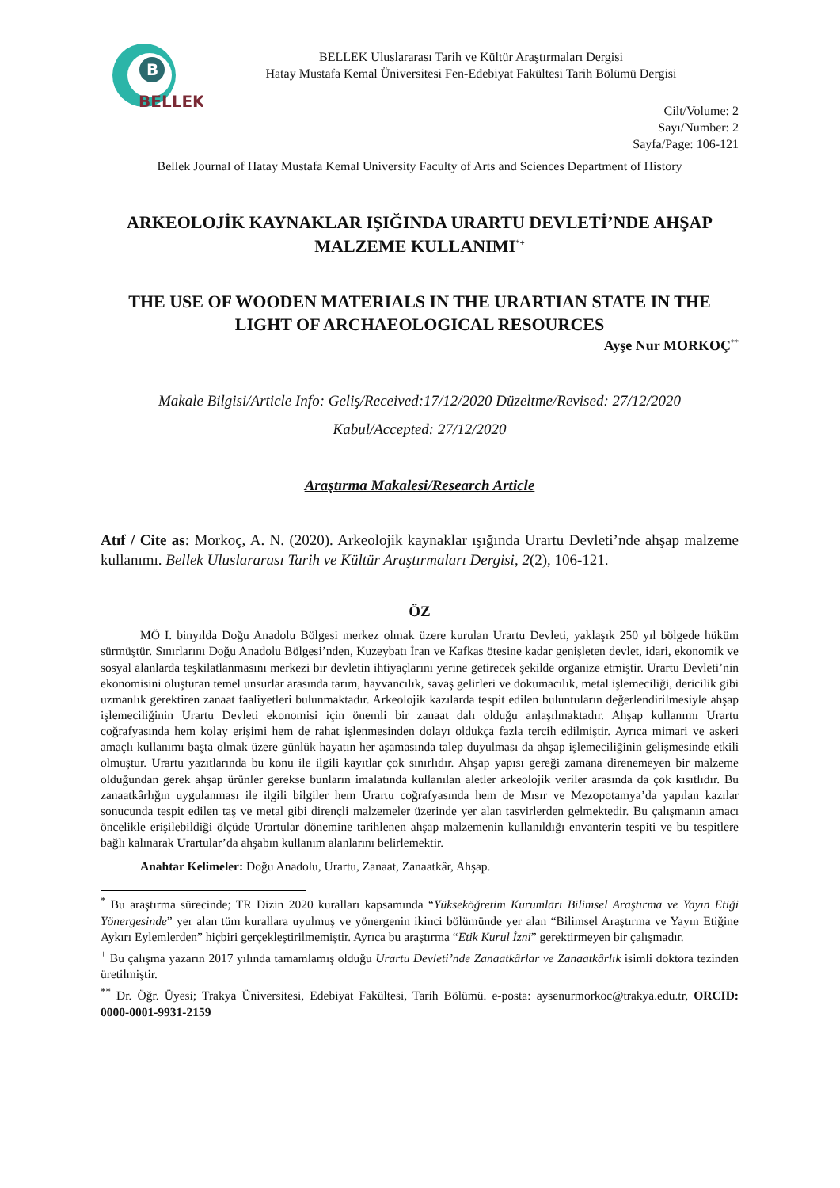B
BELLEK
BELLEK Uluslararası Tarih ve Kültür Araştırmaları Dergisi
Hatay Mustafa Kemal Üniversitesi Fen-Edebiyat Fakültesi Tarih Bölümü Dergisi
Cilt/Volume: 2
Sayı/Number: 2
Sayfa/Page: 106-121
Bellek Journal of Hatay Mustafa Kemal University Faculty of Arts and Sciences Department of History
ARKEOLOJİK KAYNAKLAR IŞIĞINDA URARTU DEVLETİ’NDE AHŞAP MALZEME KULLANIMI<sup>*+</sup>
THE USE OF WOODEN MATERIALS IN THE URARTIAN STATE IN THE LIGHT OF ARCHAEOLOGICAL RESOURCES
Ayşe Nur MORKOÇ<sup>**</sup>
Makale Bilgisi/Article Info: Geliş/Received:17/12/2020 Düzeltme/Revised: 27/12/2020
Kabul/Accepted: 27/12/2020
Araştırma Makalesi/Research Article
Atıf / Cite as: Morkoç, A. N. (2020). Arkeolojik kaynaklar ışığında Urartu Devleti’nde ahşap malzeme kullanımı. Bellek Uluslararası Tarih ve Kültür Araştırmaları Dergisi, 2(2), 106-121.
ÖZ
MÖ I. binyılda Doğu Anadolu Bölgesi merkez olmak üzere kurulan Urartu Devleti, yaklaşık 250 yıl bölgede hüküm sürmüştür. Sınırlarını Doğu Anadolu Bölgesi’nden, Kuzeybatı İran ve Kafkas ötesine kadar genişleten devlet, idari, ekonomik ve sosyal alanlarda teşkilatlanmasını merkezi bir devletin ihtiyaçlarını yerine getirecek şekilde organize etmiştir. Urartu Devleti’nin ekonomisini oluşturan temel unsurlar arasında tarım, hayvancılık, savaş gelirleri ve dokumacılık, metal işlemeciliği, dericilik gibi uzmanlık gerektiren zanaat faaliyetleri bulunmaktadır. Arkeolojik kazılarda tespit edilen buluntuların değerlendirilmesiyle ahşap işlemeciliğinin Urartu Devleti ekonomisi için önemli bir zanaat dalı olduğu anlaşılmaktadır. Ahşap kullanımı Urartu coğrafyasında hem kolay erişimi hem de rahat işlenmesinden dolayı oldukça fazla tercih edilmiştir. Ayrıca mimari ve askeri amaçlı kullanımı başta olmak üzere günlük hayatın her aşamasında talep duyulması da ahşap işlemeciliğinin gelişmesinde etkili olmuştur. Urartu yazıtlarında bu konu ile ilgili kayıtlar çok sınırlıdır. Ahşap yapısı gereği zamana direnemeyen bir malzeme olduğundan gerek ahşap ürünler gerekse bunların imalatında kullanılan aletler arkeolojik veriler arasında da çok kısıtlıdır. Bu zanaatkârlığın uygulanması ile ilgili bilgiler hem Urartu coğrafyasında hem de Mısır ve Mezopotamya’da yapılan kazılar sonucunda tespit edilen taş ve metal gibi dirençli malzemeler üzerinde yer alan tasvirlerden gelmektedir. Bu çalışmanın amacı öncelikle erişilebildiği ölçüde Urartular dönemine tarihlenen ahşap malzemenin kullanıldığı envanterin tespiti ve bu tespitlere bağlı kalınarak Urartular’da ahşabın kullanım alanlarını belirlemektir.
Anahtar Kelimeler: Doğu Anadolu, Urartu, Zanaat, Zanaatkâr, Ahşap.
<sup>*</sup> Bu araştırma sürecinde; TR Dizin 2020 kuralları kapsamında “Yükseköğretim Kurumları Bilimsel Araştırma ve Yayın Etiği Yönergesinde” yer alan tüm kurallara uyulmuş ve yönergenin ikinci bölümünde yer alan “Bilimsel Araştırma ve Yayın Etiğine Aykırı Eylemlerden” hiçbiri gerçekleştirilmemiştir. Ayrıca bu araştırma “Etik Kurul İzni” gerektirmeyen bir çalışmadır.
<sup>+</sup> Bu çalışma yazarın 2017 yılında tamamlamış olduğu Urartu Devleti’nde Zanaatkârlar ve Zanaatkârlık isimli doktora tezinden üretilmiştir.
<sup>**</sup> Dr. Öğr. Üyesi; Trakya Üniversitesi, Edebiyat Fakültesi, Tarih Bölümü. e-posta: aysenurmorkoc@trakya.edu.tr, ORCID: 0000-0001-9931-2159